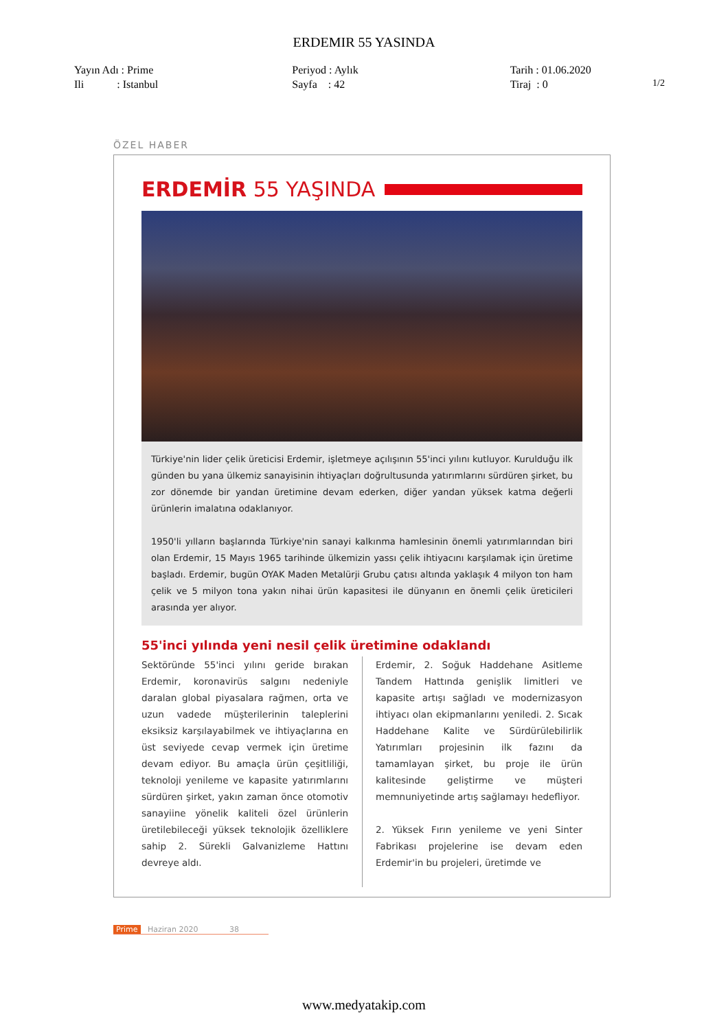ERDEMIR 55 YASINDA
Yayın Adı : Prime
Ili : Istanbul
Periyod : Aylık
Sayfa : 42
Tarih : 01.06.2020
Tiraj : 0
1/2
ÖZEL HABER
ERDEMİR 55 YAŞINDA
Türkiye'nin lider çelik üreticisi Erdemir, işletmeye açılışının 55'inci yılını kutluyor. Kurulduğu ilk günden bu yana ülkemiz sanayisinin ihtiyaçları doğrultusunda yatırımlarını sürdüren şirket, bu zor dönemde bir yandan üretimine devam ederken, diğer yandan yüksek katma değerli ürünlerin imalatına odaklanıyor.
1950'li yılların başlarında Türkiye'nin sanayi kalkınma hamlesinin önemli yatırımlarından biri olan Erdemir, 15 Mayıs 1965 tarihinde ülkemizin yassı çelik ihtiyacını karşılamak için üretime başladı. Erdemir, bugün OYAK Maden Metalürji Grubu çatısı altında yaklaşık 4 milyon ton ham çelik ve 5 milyon tona yakın nihai ürün kapasitesi ile dünyanın en önemli çelik üreticileri arasında yer alıyor.
55'inci yılında yeni nesil çelik üretimine odaklandı
Sektöründe 55'inci yılını geride bırakan Erdemir, koronavirüs salgını nedeniyle daralan global piyasalara rağmen, orta ve uzun vadede müşterilerinin taleplerini eksiksiz karşılayabilmek ve ihtiyaçlarına en üst seviyede cevap vermek için üretime devam ediyor. Bu amaçla ürün çeşitliliği, teknoloji yenileme ve kapasite yatırımlarını sürdüren şirket, yakın zaman önce otomotiv sanayiine yönelik kaliteli özel ürünlerin üretilebileceği yüksek teknolojik özelliklere sahip 2. Sürekli Galvanizleme Hattını devreye aldı.
Erdemir, 2. Soğuk Haddehane Asitleme Tandem Hattında genişlik limitleri ve kapasite artışı sağladı ve modernizasyon ihtiyacı olan ekipmanlarını yeniledi. 2. Sıcak Haddehane Kalite ve Sürdürülebilirlik Yatırımları projesinin ilk fazını da tamamlayan şirket, bu proje ile ürün kalitesinde geliştirme ve müşteri memnuniyetinde artış sağlamayı hedefliyor.
2. Yüksek Fırın yenileme ve yeni Sinter Fabrikası projelerine ise devam eden Erdemir'in bu projeleri, üretimde ve
Prime Haziran 2020 38
www.medyatakip.com